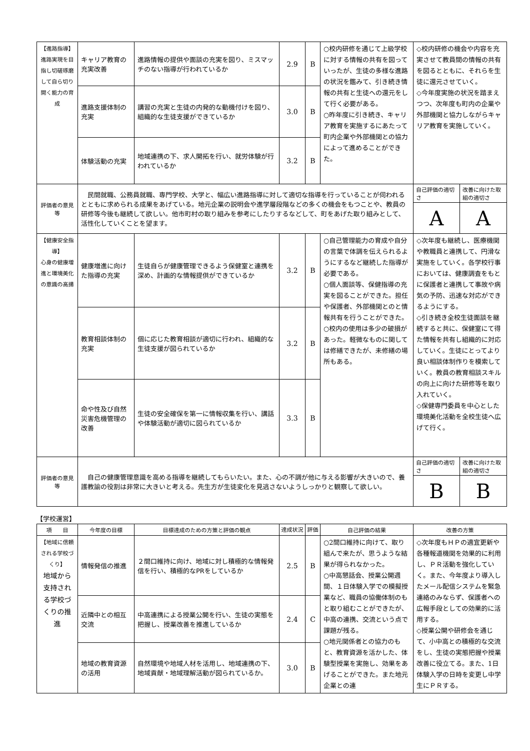| 【進路指導】 進路実現を目指し切磋琢磨して自ら切り開く能力の育成 | キャリア教育の充実改善 | 進路情報の提供や面談の充実を図り、ミスマッチのない指導が行われているか | 2.9 | B | ○校内研修を通じて上級学校に対する情報の共有を図っていったが、生徒の多様な進路の状況を鑑みて、引き続き情報の共有と生徒への還元をして行く必要がある。 ○昨年度に引き続き、キャリア教育を実施するにあたって町内企業や外部機関との協力によって進めることができた。 | ◇校内研修の機会や内容を充実させて教員間の情報の共有を図るとともに、それらを生徒に還元させていく。 ◇今年度実施の状況を踏まえつつ、次年度も町内の企業や外部機関と協力しながらキャリア教育を実施していく。 | |
| | 進路支援体制の充実 | 講習の充実と生徒の内発的な動機付けを図り、組織的な生徒支援ができているか | 3.0 | B | | | |
| | 体験活動の充実 | 地域連携の下、求人開拓を行い、就労体験が行われているか | 3.2 | B | | | |
| 評価者の意見等 | 民間就職、公務員就職、専門学校、大学と、幅広い進路指導に対して適切な指導を行っていることが伺われるとともに求められる成果をあげている。地元企業の説明会や進学層段階などの多くの機会をもつことや、教員の研修等今後も継続して欲しい。他市町村の取り組みを参考にしたりするなどして、町をあげた取り組みとして、活性化していくことを望ます。 | | | | | 自己評価の適切さ | 改善に向けた取組の適切さ |
| | | | | | | A | A |
| 【健康安全指導】 心身の健康増進と環境美化の意識の高揚 | 健康増進に向けた指導の充実 | 生徒自らが健康管理できるよう保健室と連携を深め、計画的な情報提供ができているか | 3.2 | B | ○自己管理能力の育成や自分の言葉で体調を伝えられるようにするなど継続した指導が必要である。 ○個人面談等、保健指導の充実を図ることができた。担任や保護者、外部機関とのと情報共有を行うことができた。 ○校内の使用は多少の破損があった。軽微なものに関しては修繕できたが、未修繕の場所もある。 | ◇次年度も継続し、医療機関や教職員と連携して、円滑な実施をしていく。各学校行事においては、健康調査をもとに保護者と連携して事故や病気の予防、迅速な対応ができるようにする。 ◇引き続き全校生徒面談を継続すると共に、保健室にて得た情報を共有し組織的に対応していく。生徒にとってより良い相談体制作りを模索していく。教員の教育相談スキルの向上に向けた研修等を取り入れていく。 ◇保健専門委員を中心とした環境美化活動を全校生徒へ広げて行く。 | |
| | 教育相談体制の充実 | 個に応じた教育相談が適切に行われ、組織的な生徒支援が図られているか | 3.2 | B | | | |
| | 命や性及び自然災害危機管理の改善 | 生徒の安全確保を第一に情報収集を行い、講話や体験活動が適切に図られているか | 3.3 | B | | | |
| 評価者の意見等 | 自己の健康管理意識を高める指導を継続してもらいたい。また、心の不調が他に与える影響が大きいので、養護教諭の役割は非常に大きいと考える。先生方が生徒変化を見逃さないようしっかりと観察して欲しい。 | | | | | 自己評価の適切さ | 改善に向けた取組の適切さ |
| | | | | | | B | B |
【学校運営】
| 項 目 | 今年度の目標 | 目標達成のための方策と評価の観点 | 達成状況 | 評価 | 自己評価の結果 | 改善の方策 |
| --- | --- | --- | --- | --- | --- | --- |
| 【地域に信頼される学校づくり】 地域から支持される学校づくりの推進 | 情報発信の推進 | ２間口維持に向け、地域に対し積極的な情報発信を行い、積極的なPRをしているか | 2.5 | B | ○2間口維持に向けて、取り組んで来たが、思うような結果が得られなかった。 ○中高懇話会、授業公開週間、１日体験入学での模擬授業など、職員の協働体制のもと取り組むことができたが、中高の連携、交流という点で課題が残る。 ○地元関係者との協力のもと、教育資源を活かした、体験型授業を実施し、効果をあげることができた。また地元企業との連 | ◇次年度もＨＰの適宜更新や各種報道機関を効果的に利用し、ＰＲ活動を強化していく。また、今年度より導入したメール配信システムを緊急連絡のみならず、保護者への広報手段としての効果的に活用する。 ◇授業公開や研修会を通じて、小中高との積極的な交流をし、生徒の実態把握や授業改善に役立てる。また、1日体験入学の日時を変更し中学生にＰＲする。 |
| | 近隣中との相互交流 | 中高連携による授業公開を行い、生徒の実態を把握し、授業改善を推進しているか | 2.4 | C | | |
| | 地域の教育資源の活用 | 自然環境や地域人材を活用し、地域連携の下、地域貢献・地域理解活動が図られているか。 | 3.0 | B | | |